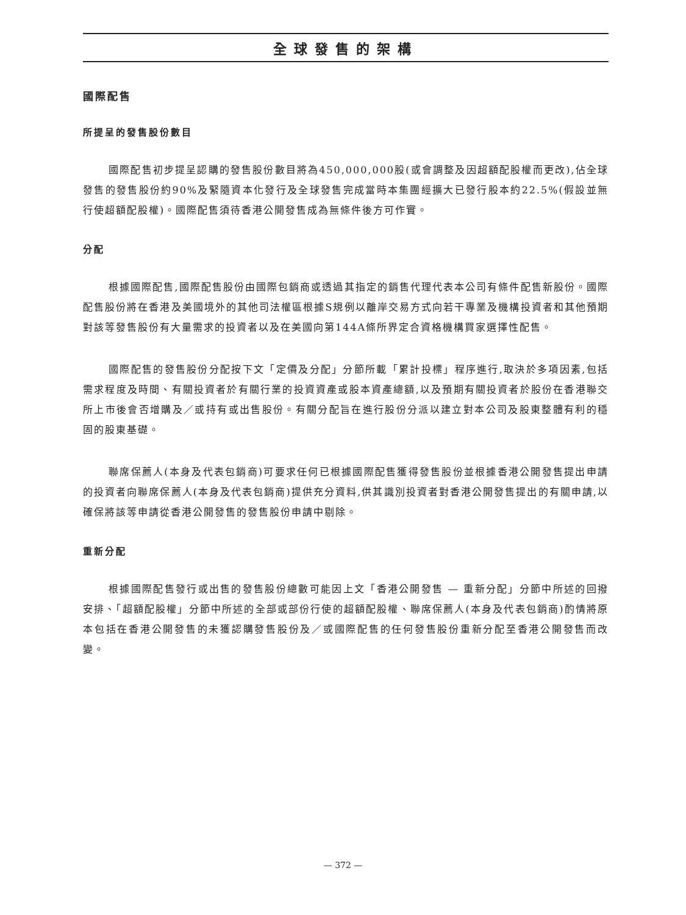全球發售的架構
國際配售
所提呈的發售股份數目
國際配售初步提呈認購的發售股份數目將為450,000,000股(或會調整及因超額配股權而更改),佔全球發售的發售股份約90%及緊隨資本化發行及全球發售完成當時本集團經擴大已發行股本約22.5%(假設並無行使超額配股權)。國際配售須待香港公開發售成為無條件後方可作實。
分配
根據國際配售,國際配售股份由國際包銷商或透過其指定的銷售代理代表本公司有條件配售新股份。國際配售股份將在香港及美國境外的其他司法權區根據S規例以離岸交易方式向若干專業及機構投資者和其他預期對該等發售股份有大量需求的投資者以及在美國向第144A條所界定合資格機構買家選擇性配售。
國際配售的發售股份分配按下文「定價及分配」分節所載「累計投標」程序進行,取決於多項因素,包括需求程度及時間、有關投資者於有關行業的投資資產或股本資產總額,以及預期有關投資者於股份在香港聯交所上市後會否增購及／或持有或出售股份。有關分配旨在進行股份分派以建立對本公司及股東整體有利的穩固的股東基礎。
聯席保薦人(本身及代表包銷商)可要求任何已根據國際配售獲得發售股份並根據香港公開發售提出申請的投資者向聯席保薦人(本身及代表包銷商)提供充分資料,供其識別投資者對香港公開發售提出的有關申請,以確保將該等申請從香港公開發售的發售股份申請中剔除。
重新分配
根據國際配售發行或出售的發售股份總數可能因上文「香港公開發售 — 重新分配」分節中所述的回撥安排、「超額配股權」分節中所述的全部或部份行使的超額配股權、聯席保薦人(本身及代表包銷商)酌情將原本包括在香港公開發售的未獲認購發售股份及／或國際配售的任何發售股份重新分配至香港公開發售而改變。
— 372 —